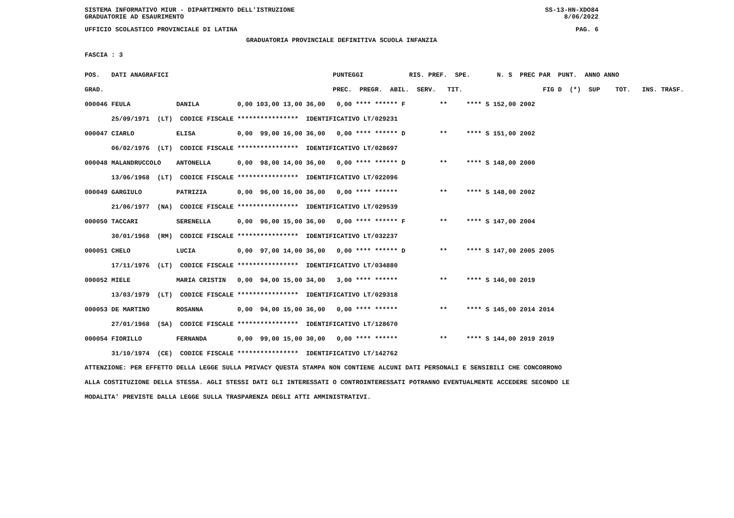SISTEMA INFORMATIVO MIUR - DIPARTIMENTO DELL'ISTRUZIONE SS-13-HN-XDO84
GRADUATORIE AD ESAURIMENTO 8/06/2022
UFFICIO SCOLASTICO PROVINCIALE DI LATINA PAG. 6
GRADUATORIA PROVINCIALE DEFINITIVA SCUOLA INFANZIA
FASCIA : 3
| POS. DATI ANAGRAFICI | PUNTEGGI RIS. PREF. SPE. N. S PREC PAR PUNT. ANNO ANNO |
| --- | --- |
| GRAD. | PREC. PREGR. ABIL. SERV. TIT. FIG D (*) SUP TOT. INS. TRASF. |
| 000046 FEULA DANILA | 0,00 103,00 13,00 36,00 0,00 **** ****** F ** **** S 152,00 2002 |
| 25/09/1971 (LT) CODICE FISCALE **************** IDENTIFICATIVO LT/029231 | |
| 000047 CIARLO ELISA | 0,00 99,00 16,00 36,00 0,00 **** ****** D ** **** S 151,00 2002 |
| 06/02/1976 (LT) CODICE FISCALE **************** IDENTIFICATIVO LT/028697 | |
| 000048 MALANDRUCCOLO ANTONELLA | 0,00 98,00 14,00 36,00 0,00 **** ****** D ** **** S 148,00 2000 |
| 13/06/1968 (LT) CODICE FISCALE **************** IDENTIFICATIVO LT/022096 | |
| 000049 GARGIULO PATRIZIA | 0,00 96,00 16,00 36,00 0,00 **** ****** ** **** S 148,00 2002 |
| 21/06/1977 (NA) CODICE FISCALE **************** IDENTIFICATIVO LT/029539 | |
| 000050 TACCARI SERENELLA | 0,00 96,00 15,00 36,00 0,00 **** ****** F ** **** S 147,00 2004 |
| 30/01/1968 (RM) CODICE FISCALE **************** IDENTIFICATIVO LT/032237 | |
| 000051 CHELO LUCIA | 0,00 97,00 14,00 36,00 0,00 **** ****** D ** **** S 147,00 2005 2005 |
| 17/11/1976 (LT) CODICE FISCALE **************** IDENTIFICATIVO LT/034880 | |
| 000052 MIELE MARIA CRISTIN | 0,00 94,00 15,00 34,00 3,00 **** ****** ** **** S 146,00 2019 |
| 13/03/1979 (LT) CODICE FISCALE **************** IDENTIFICATIVO LT/029318 | |
| 000053 DE MARTINO ROSANNA | 0,00 94,00 15,00 36,00 0,00 **** ****** ** **** S 145,00 2014 2014 |
| 27/01/1968 (SA) CODICE FISCALE **************** IDENTIFICATIVO LT/128670 | |
| 000054 FIORILLO FERNANDA | 0,00 99,00 15,00 30,00 0,00 **** ****** ** **** S 144,00 2019 2019 |
| 31/10/1974 (CE) CODICE FISCALE **************** IDENTIFICATIVO LT/142762 | |
ATTENZIONE: PER EFFETTO DELLA LEGGE SULLA PRIVACY QUESTA STAMPA NON CONTIENE ALCUNI DATI PERSONALI E SENSIBILI CHE CONCORRONO ALLA COSTITUZIONE DELLA STESSA. AGLI STESSI DATI GLI INTERESSATI O CONTROINTERESSATI POTRANNO EVENTUALMENTE ACCEDERE SECONDO LE MODALITA' PREVISTE DALLA LEGGE SULLA TRASPARENZA DEGLI ATTI AMMINISTRATIVI.